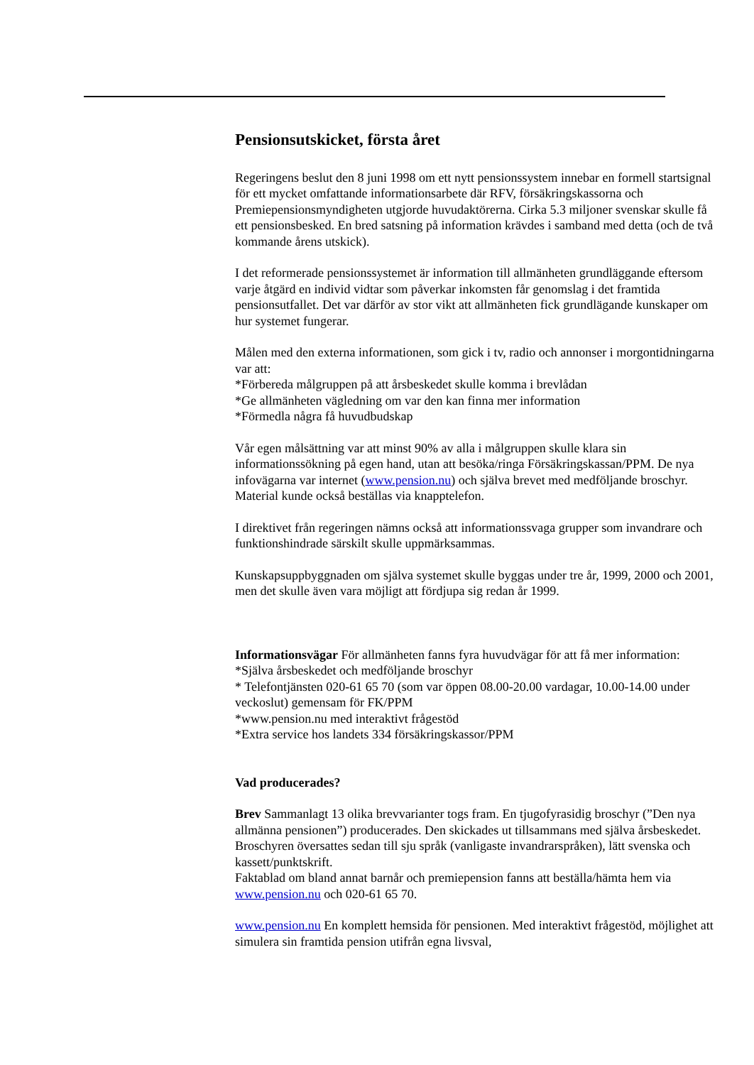Pensionsutskicket, första året
Regeringens beslut den 8 juni 1998 om ett nytt pensionssystem innebar en formell startsignal för ett mycket omfattande informationsarbete där RFV, försäkringskassorna och Premiepensionsmyndigheten utgjorde huvudaktörerna. Cirka 5.3 miljoner svenskar skulle få ett pensionsbesked. En bred satsning på information krävdes i samband med detta (och de två kommande årens utskick).
I det reformerade pensionssystemet är information till allmänheten grundläggande eftersom varje åtgärd en individ vidtar som påverkar inkomsten får genomslag i det framtida pensionsutfallet. Det var därför av stor vikt att allmänheten fick grundlägande kunskaper om hur systemet fungerar.
Målen med den externa informationen, som gick i tv, radio och annonser i morgontidningarna var att:
*Förbereda målgruppen på att årsbeskedet skulle komma i brevlådan
*Ge allmänheten vägledning om var den kan finna mer information
*Förmedla några få huvudbudskap
Vår egen målsättning var att minst 90% av alla i målgruppen skulle klara sin informationssökning på egen hand, utan att besöka/ringa Försäkringskassan/PPM. De nya infovägarna var internet (www.pension.nu) och själva brevet med medföljande broschyr. Material kunde också beställas via knapptelefon.
I direktivet från regeringen nämns också att informationssvaga grupper som invandrare och funktionshindrade särskilt skulle uppmärksammas.
Kunskapsuppbyggnaden om själva systemet skulle byggas under tre år, 1999, 2000 och 2001, men det skulle även vara möjligt att fördjupa sig redan år 1999.
Informationsvägar För allmänheten fanns fyra huvudvägar för att få mer information:
*Själva årsbeskedet och medföljande broschyr
* Telefontjänsten 020-61 65 70 (som var öppen 08.00-20.00 vardagar, 10.00-14.00 under veckoslut) gemensam för FK/PPM
*www.pension.nu med interaktivt frågestöd
*Extra service hos landets 334 försäkringskassor/PPM
Vad producerades?
Brev Sammanlagt 13 olika brevvarianter togs fram. En tjugofyrasidig broschyr (”Den nya allmänna pensionen”) producerades. Den skickades ut tillsammans med själva årsbeskedet. Broschyren översattes sedan till sju språk (vanligaste invandrarspråken), lätt svenska och kassett/punktskrift.
Faktablad om bland annat barnår och premiepension fanns att beställa/hämta hem via www.pension.nu och 020-61 65 70.
www.pension.nu En komplett hemsida för pensionen. Med interaktivt frågestöd, möjlighet att simulera sin framtida pension utifrån egna livsval,